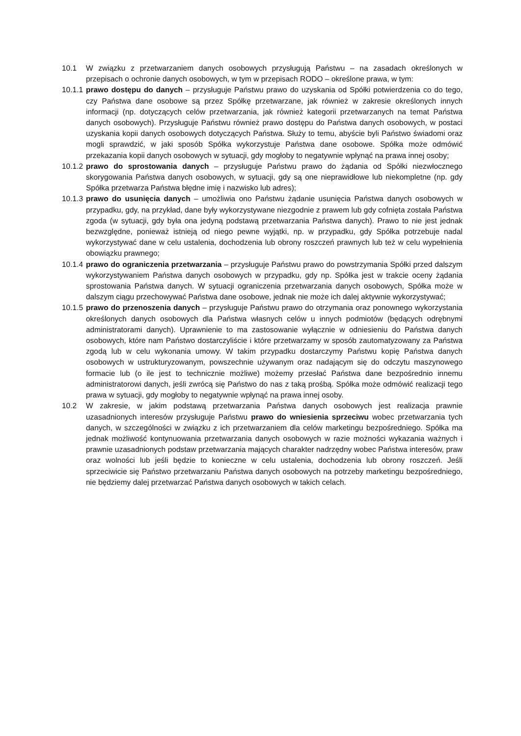10.1 W związku z przetwarzaniem danych osobowych przysługują Państwu – na zasadach określonych w przepisach o ochronie danych osobowych, w tym w przepisach RODO – określone prawa, w tym:
10.1.1 prawo dostępu do danych – przysługuje Państwu prawo do uzyskania od Spółki potwierdzenia co do tego, czy Państwa dane osobowe są przez Spółkę przetwarzane, jak również w zakresie określonych innych informacji (np. dotyczących celów przetwarzania, jak również kategorii przetwarzanych na temat Państwa danych osobowych). Przysługuje Państwu również prawo dostępu do Państwa danych osobowych, w postaci uzyskania kopii danych osobowych dotyczących Państwa. Służy to temu, abyście byli Państwo świadomi oraz mogli sprawdzić, w jaki sposób Spółka wykorzystuje Państwa dane osobowe. Spółka może odmówić przekazania kopii danych osobowych w sytuacji, gdy mogłoby to negatywnie wpłynąć na prawa innej osoby;
10.1.2 prawo do sprostowania danych – przysługuje Państwu prawo do żądania od Spółki niezwłocznego skorygowania Państwa danych osobowych, w sytuacji, gdy są one nieprawidłowe lub niekompletne (np. gdy Spółka przetwarza Państwa błędne imię i nazwisko lub adres);
10.1.3 prawo do usunięcia danych – umożliwia ono Państwu żądanie usunięcia Państwa danych osobowych w przypadku, gdy, na przykład, dane były wykorzystywane niezgodnie z prawem lub gdy cofnięta została Państwa zgoda (w sytuacji, gdy była ona jedyną podstawą przetwarzania Państwa danych). Prawo to nie jest jednak bezwzględne, ponieważ istnieją od niego pewne wyjątki, np. w przypadku, gdy Spółka potrzebuje nadal wykorzystywać dane w celu ustalenia, dochodzenia lub obrony roszczeń prawnych lub też w celu wypełnienia obowiązku prawnego;
10.1.4 prawo do ograniczenia przetwarzania – przysługuje Państwu prawo do powstrzymania Spółki przed dalszym wykorzystywaniem Państwa danych osobowych w przypadku, gdy np. Spółka jest w trakcie oceny żądania sprostowania Państwa danych. W sytuacji ograniczenia przetwarzania danych osobowych, Spółka może w dalszym ciągu przechowywać Państwa dane osobowe, jednak nie może ich dalej aktywnie wykorzystywać;
10.1.5 prawo do przenoszenia danych – przysługuje Państwu prawo do otrzymania oraz ponownego wykorzystania określonych danych osobowych dla Państwa własnych celów u innych podmiotów (będących odrębnymi administratorami danych). Uprawnienie to ma zastosowanie wyłącznie w odniesieniu do Państwa danych osobowych, które nam Państwo dostarczyliście i które przetwarzamy w sposób zautomatyzowany za Państwa zgodą lub w celu wykonania umowy. W takim przypadku dostarczymy Państwu kopię Państwa danych osobowych w ustrukturyzowanym, powszechnie używanym oraz nadającym się do odczytu maszynowego formacie lub (o ile jest to technicznie możliwe) możemy przesłać Państwa dane bezpośrednio innemu administratorowi danych, jeśli zwrócą się Państwo do nas z taką prośbą. Spółka może odmówić realizacji tego prawa w sytuacji, gdy mogłoby to negatywnie wpłynąć na prawa innej osoby.
10.2 W zakresie, w jakim podstawą przetwarzania Państwa danych osobowych jest realizacja prawnie uzasadnionych interesów przysługuje Państwu prawo do wniesienia sprzeciwu wobec przetwarzania tych danych, w szczególności w związku z ich przetwarzaniem dla celów marketingu bezpośredniego. Spółka ma jednak możliwość kontynuowania przetwarzania danych osobowych w razie możności wykazania ważnych i prawnie uzasadnionych podstaw przetwarzania mających charakter nadrzędny wobec Państwa interesów, praw oraz wolności lub jeśli będzie to konieczne w celu ustalenia, dochodzenia lub obrony roszczeń. Jeśli sprzeciwicie się Państwo przetwarzaniu Państwa danych osobowych na potrzeby marketingu bezpośredniego, nie będziemy dalej przetwarzać Państwa danych osobowych w takich celach.